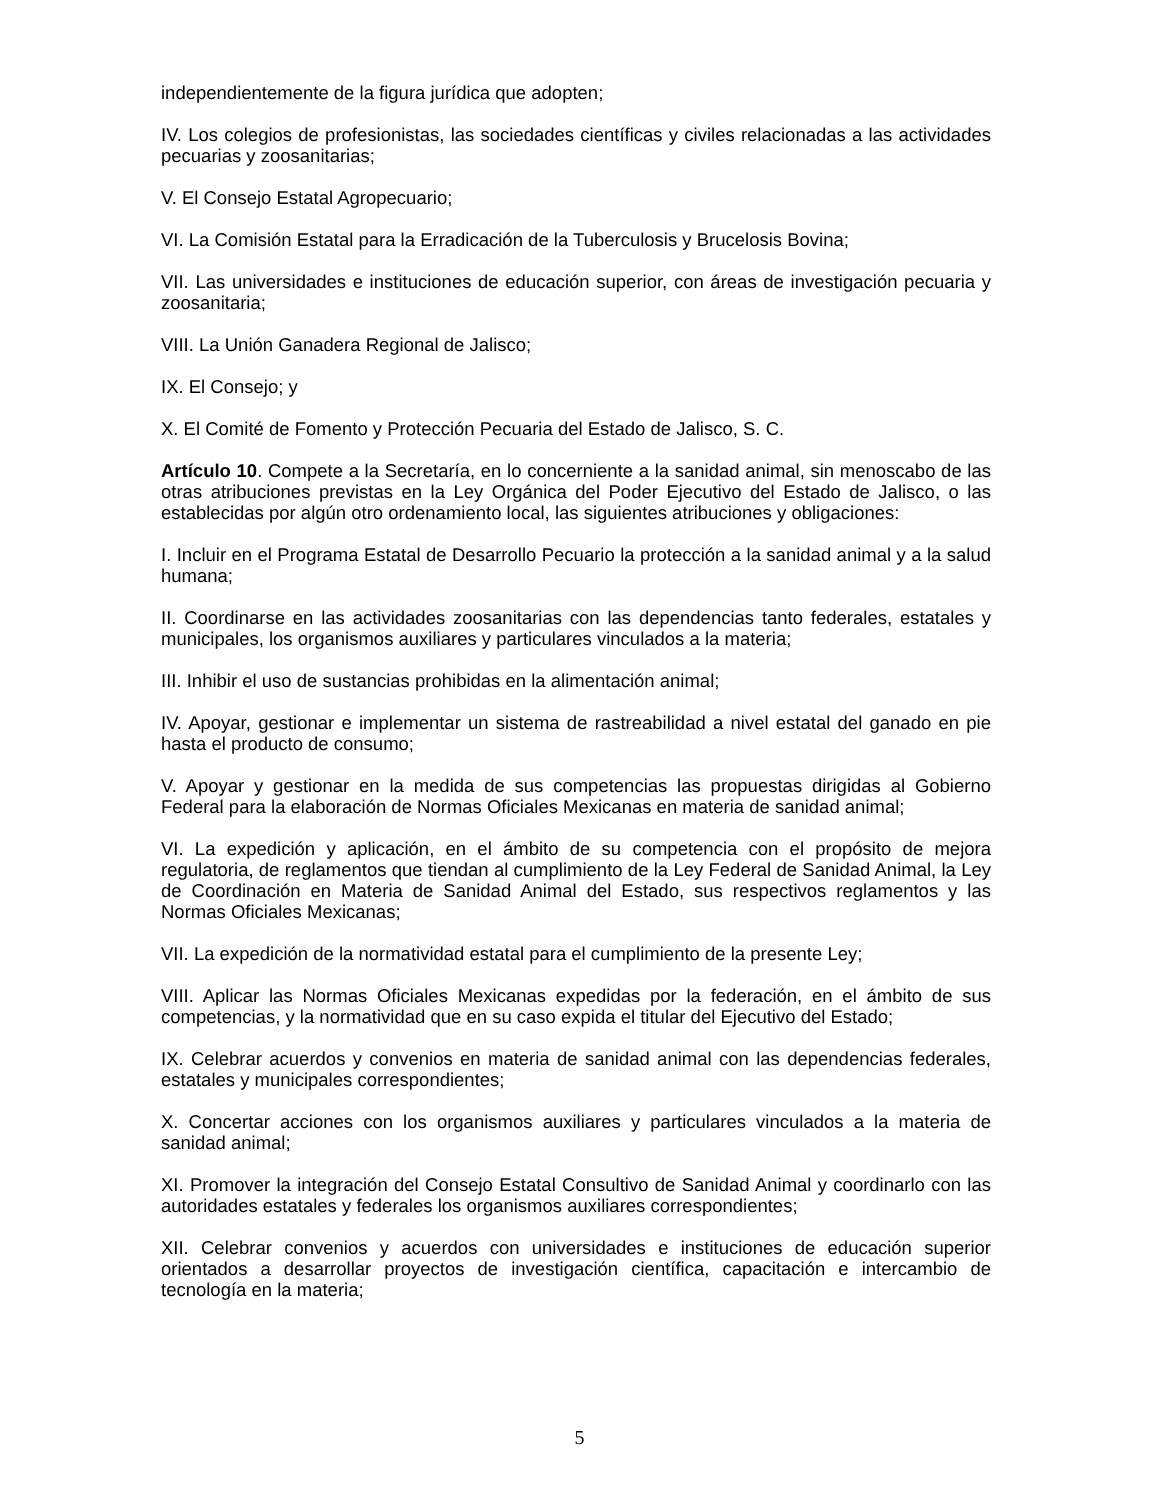independientemente de la figura jurídica que adopten;
IV. Los colegios de profesionistas, las sociedades científicas y civiles relacionadas a las actividades pecuarias y zoosanitarias;
V. El Consejo Estatal Agropecuario;
VI. La Comisión Estatal para la Erradicación de la Tuberculosis y Brucelosis Bovina;
VII. Las universidades e instituciones de educación superior, con áreas de investigación pecuaria y zoosanitaria;
VIII. La Unión Ganadera Regional de Jalisco;
IX. El Consejo; y
X. El Comité de Fomento y Protección Pecuaria del Estado de Jalisco, S. C.
Artículo 10. Compete a la Secretaría, en lo concerniente a la sanidad animal, sin menoscabo de las otras atribuciones previstas en la Ley Orgánica del Poder Ejecutivo del Estado de Jalisco, o las establecidas por algún otro ordenamiento local, las siguientes atribuciones y obligaciones:
I. Incluir en el Programa Estatal de Desarrollo Pecuario la protección a la sanidad animal y a la salud humana;
II. Coordinarse en las actividades zoosanitarias con las dependencias tanto federales, estatales y municipales, los organismos auxiliares y particulares vinculados a la materia;
III. Inhibir el uso de sustancias prohibidas en la alimentación animal;
IV. Apoyar, gestionar e implementar un sistema de rastreabilidad a nivel estatal del ganado en pie hasta el producto de consumo;
V. Apoyar y gestionar en la medida de sus competencias las propuestas dirigidas al Gobierno Federal para la elaboración de Normas Oficiales Mexicanas en materia de sanidad animal;
VI. La expedición y aplicación, en el ámbito de su competencia con el propósito de mejora regulatoria, de reglamentos que tiendan al cumplimiento de la Ley Federal de Sanidad Animal, la Ley de Coordinación en Materia de Sanidad Animal del Estado, sus respectivos reglamentos y las Normas Oficiales Mexicanas;
VII. La expedición de la normatividad estatal para el cumplimiento de la presente Ley;
VIII. Aplicar las Normas Oficiales Mexicanas expedidas por la federación, en el ámbito de sus competencias, y la normatividad que en su caso expida el titular del Ejecutivo del Estado;
IX. Celebrar acuerdos y convenios en materia de sanidad animal con las dependencias federales, estatales y municipales correspondientes;
X. Concertar acciones con los organismos auxiliares y particulares vinculados a la materia de sanidad animal;
XI. Promover la integración del Consejo Estatal Consultivo de Sanidad Animal y coordinarlo con las autoridades estatales y federales los organismos auxiliares correspondientes;
XII. Celebrar convenios y acuerdos con universidades e instituciones de educación superior orientados a desarrollar proyectos de investigación científica, capacitación e intercambio de tecnología en la materia;
5